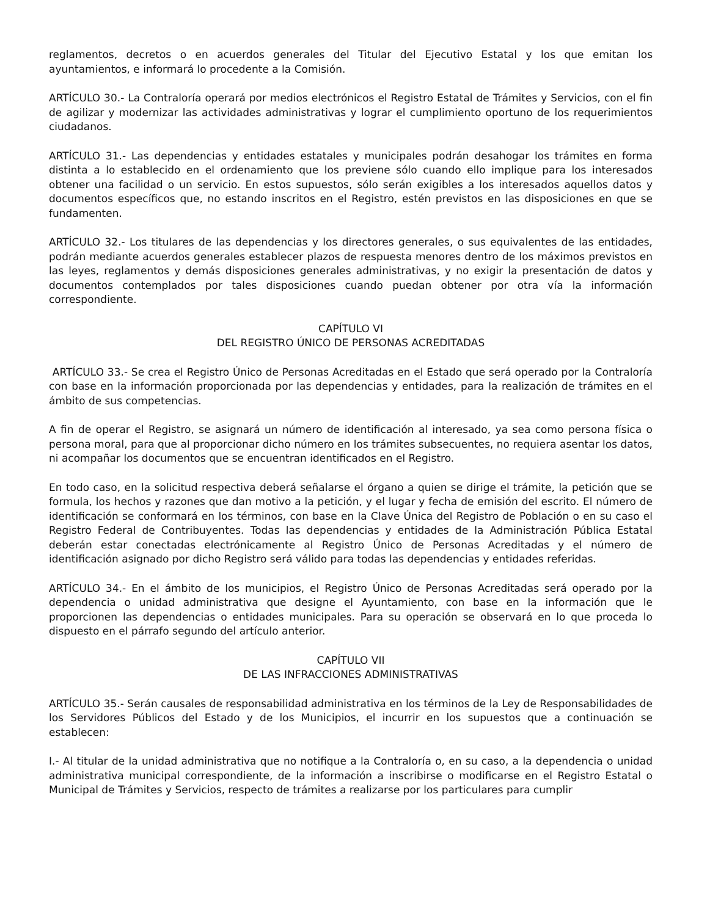reglamentos, decretos o en acuerdos generales del Titular del Ejecutivo Estatal y los que emitan los ayuntamientos, e informará lo procedente a la Comisión.
ARTÍCULO 30.- La Contraloría operará por medios electrónicos el Registro Estatal de Trámites y Servicios, con el fin de agilizar y modernizar las actividades administrativas y lograr el cumplimiento oportuno de los requerimientos ciudadanos.
ARTÍCULO 31.- Las dependencias y entidades estatales y municipales podrán desahogar los trámites en forma distinta a lo establecido en el ordenamiento que los previene sólo cuando ello implique para los interesados obtener una facilidad o un servicio. En estos supuestos, sólo serán exigibles a los interesados aquellos datos y documentos específicos que, no estando inscritos en el Registro, estén previstos en las disposiciones en que se fundamenten.
ARTÍCULO 32.- Los titulares de las dependencias y los directores generales, o sus equivalentes de las entidades, podrán mediante acuerdos generales establecer plazos de respuesta menores dentro de los máximos previstos en las leyes, reglamentos y demás disposiciones generales administrativas, y no exigir la presentación de datos y documentos contemplados por tales disposiciones cuando puedan obtener por otra vía la información correspondiente.
CAPÍTULO VI
DEL REGISTRO ÚNICO DE PERSONAS ACREDITADAS
ARTÍCULO 33.- Se crea el Registro Único de Personas Acreditadas en el Estado que será operado por la Contraloría con base en la información proporcionada por las dependencias y entidades, para la realización de trámites en el ámbito de sus competencias.
A fin de operar el Registro, se asignará un número de identificación al interesado, ya sea como persona física o persona moral, para que al proporcionar dicho número en los trámites subsecuentes, no requiera asentar los datos, ni acompañar los documentos que se encuentran identificados en el Registro.
En todo caso, en la solicitud respectiva deberá señalarse el órgano a quien se dirige el trámite, la petición que se formula, los hechos y razones que dan motivo a la petición, y el lugar y fecha de emisión del escrito. El número de identificación se conformará en los términos, con base en la Clave Única del Registro de Población o en su caso el Registro Federal de Contribuyentes. Todas las dependencias y entidades de la Administración Pública Estatal deberán estar conectadas electrónicamente al Registro Único de Personas Acreditadas y el número de identificación asignado por dicho Registro será válido para todas las dependencias y entidades referidas.
ARTÍCULO 34.- En el ámbito de los municipios, el Registro Único de Personas Acreditadas será operado por la dependencia o unidad administrativa que designe el Ayuntamiento, con base en la información que le proporcionen las dependencias o entidades municipales. Para su operación se observará en lo que proceda lo dispuesto en el párrafo segundo del artículo anterior.
CAPÍTULO VII
DE LAS INFRACCIONES ADMINISTRATIVAS
ARTÍCULO 35.- Serán causales de responsabilidad administrativa en los términos de la Ley de Responsabilidades de los Servidores Públicos del Estado y de los Municipios, el incurrir en los supuestos que a continuación se establecen:
I.- Al titular de la unidad administrativa que no notifique a la Contraloría o, en su caso, a la dependencia o unidad administrativa municipal correspondiente, de la información a inscribirse o modificarse en el Registro Estatal o Municipal de Trámites y Servicios, respecto de trámites a realizarse por los particulares para cumplir